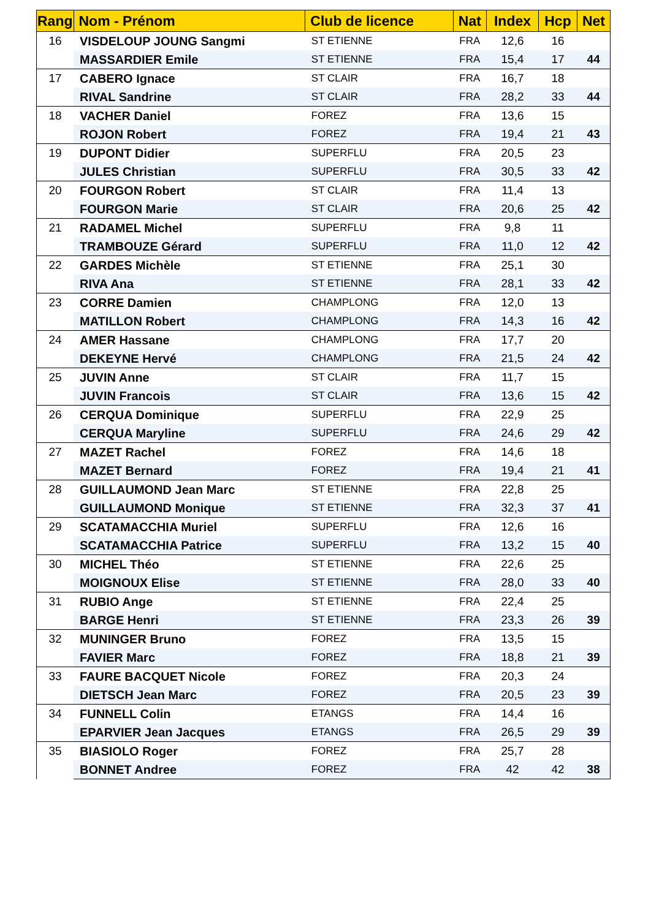| Rang | Nom - Prénom | Club de licence | Nat | Index | Hcp | Net |
| --- | --- | --- | --- | --- | --- | --- |
| 16 | VISDELOUP JOUNG Sangmi | ST ETIENNE | FRA | 12,6 | 16 | |
| | MASSARDIER Emile | ST ETIENNE | FRA | 15,4 | 17 | 44 |
| 17 | CABERO Ignace | ST CLAIR | FRA | 16,7 | 18 | |
| | RIVAL Sandrine | ST CLAIR | FRA | 28,2 | 33 | 44 |
| 18 | VACHER Daniel | FOREZ | FRA | 13,6 | 15 | |
| | ROJON Robert | FOREZ | FRA | 19,4 | 21 | 43 |
| 19 | DUPONT Didier | SUPERFLU | FRA | 20,5 | 23 | |
| | JULES Christian | SUPERFLU | FRA | 30,5 | 33 | 42 |
| 20 | FOURGON Robert | ST CLAIR | FRA | 11,4 | 13 | |
| | FOURGON Marie | ST CLAIR | FRA | 20,6 | 25 | 42 |
| 21 | RADAMEL Michel | SUPERFLU | FRA | 9,8 | 11 | |
| | TRAMBOUZE Gérard | SUPERFLU | FRA | 11,0 | 12 | 42 |
| 22 | GARDES Michèle | ST ETIENNE | FRA | 25,1 | 30 | |
| | RIVA Ana | ST ETIENNE | FRA | 28,1 | 33 | 42 |
| 23 | CORRE Damien | CHAMPLONG | FRA | 12,0 | 13 | |
| | MATILLON Robert | CHAMPLONG | FRA | 14,3 | 16 | 42 |
| 24 | AMER Hassane | CHAMPLONG | FRA | 17,7 | 20 | |
| | DEKEYNE Hervé | CHAMPLONG | FRA | 21,5 | 24 | 42 |
| 25 | JUVIN Anne | ST CLAIR | FRA | 11,7 | 15 | |
| | JUVIN Francois | ST CLAIR | FRA | 13,6 | 15 | 42 |
| 26 | CERQUA Dominique | SUPERFLU | FRA | 22,9 | 25 | |
| | CERQUA Maryline | SUPERFLU | FRA | 24,6 | 29 | 42 |
| 27 | MAZET Rachel | FOREZ | FRA | 14,6 | 18 | |
| | MAZET Bernard | FOREZ | FRA | 19,4 | 21 | 41 |
| 28 | GUILLAUMOND Jean Marc | ST ETIENNE | FRA | 22,8 | 25 | |
| | GUILLAUMOND Monique | ST ETIENNE | FRA | 32,3 | 37 | 41 |
| 29 | SCATAMACCHIA Muriel | SUPERFLU | FRA | 12,6 | 16 | |
| | SCATAMACCHIA Patrice | SUPERFLU | FRA | 13,2 | 15 | 40 |
| 30 | MICHEL Théo | ST ETIENNE | FRA | 22,6 | 25 | |
| | MOIGNOUX Elise | ST ETIENNE | FRA | 28,0 | 33 | 40 |
| 31 | RUBIO Ange | ST ETIENNE | FRA | 22,4 | 25 | |
| | BARGE Henri | ST ETIENNE | FRA | 23,3 | 26 | 39 |
| 32 | MUNINGER Bruno | FOREZ | FRA | 13,5 | 15 | |
| | FAVIER Marc | FOREZ | FRA | 18,8 | 21 | 39 |
| 33 | FAURE BACQUET Nicole | FOREZ | FRA | 20,3 | 24 | |
| | DIETSCH Jean Marc | FOREZ | FRA | 20,5 | 23 | 39 |
| 34 | FUNNELL Colin | ETANGS | FRA | 14,4 | 16 | |
| | EPARVIER Jean Jacques | ETANGS | FRA | 26,5 | 29 | 39 |
| 35 | BIASIOLO Roger | FOREZ | FRA | 25,7 | 28 | |
| | BONNET Andree | FOREZ | FRA | 42 | 42 | 38 |